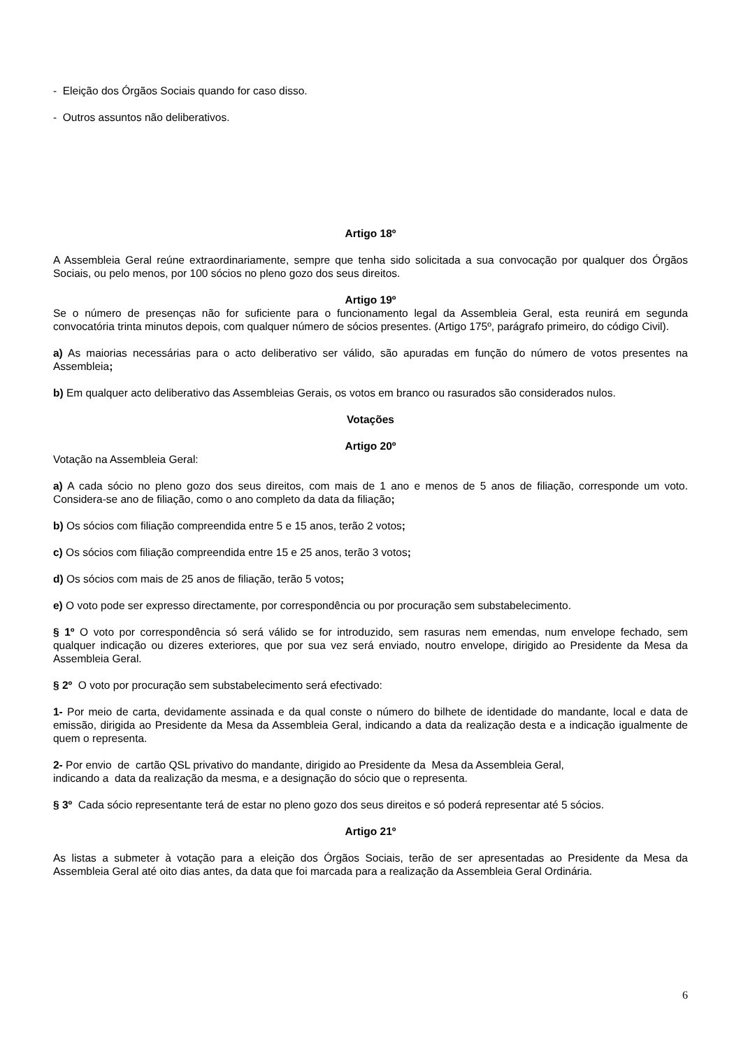- Eleição dos Órgãos Sociais quando for caso disso.
- Outros assuntos não deliberativos.
Artigo 18º
A Assembleia Geral reúne extraordinariamente, sempre que tenha sido solicitada a sua convocação por qualquer dos Órgãos Sociais, ou pelo menos, por 100 sócios no pleno gozo dos seus direitos.
Artigo 19º
Se o número de presenças não for suficiente para o funcionamento legal da Assembleia Geral, esta reunirá em segunda convocatória trinta minutos depois, com qualquer número de sócios presentes. (Artigo 175º, parágrafo primeiro, do código Civil).
a) As maiorias necessárias para o acto deliberativo ser válido, são apuradas em função do número de votos presentes na Assembleia;
b) Em qualquer acto deliberativo das Assembleias Gerais, os votos em branco ou rasurados são considerados nulos.
Votações
Artigo 20º
Votação na Assembleia Geral:
a) A cada sócio no pleno gozo dos seus direitos, com mais de 1 ano e menos de 5 anos de filiação, corresponde um voto. Considera-se ano de filiação, como o ano completo da data da filiação;
b) Os sócios com filiação compreendida entre 5 e 15 anos, terão 2 votos;
c) Os sócios com filiação compreendida entre 15 e 25 anos, terão 3 votos;
d) Os sócios com mais de 25 anos de filiação, terão 5 votos;
e) O voto pode ser expresso directamente, por correspondência ou por procuração sem substabelecimento.
§ 1º O voto por correspondência só será válido se for introduzido, sem rasuras nem emendas, num envelope fechado, sem qualquer indicação ou dizeres exteriores, que por sua vez será enviado, noutro envelope, dirigido ao Presidente da Mesa da Assembleia Geral.
§ 2º O voto por procuração sem substabelecimento será efectivado:
1- Por meio de carta, devidamente assinada e da qual conste o número do bilhete de identidade do mandante, local e data de emissão, dirigida ao Presidente da Mesa da Assembleia Geral, indicando a data da realização desta e a indicação igualmente de quem o representa.
2- Por envio de cartão QSL privativo do mandante, dirigido ao Presidente da Mesa da Assembleia Geral,
indicando a data da realização da mesma, e a designação do sócio que o representa.
§ 3º Cada sócio representante terá de estar no pleno gozo dos seus direitos e só poderá representar até 5 sócios.
Artigo 21º
As listas a submeter à votação para a eleição dos Órgãos Sociais, terão de ser apresentadas ao Presidente da Mesa da Assembleia Geral até oito dias antes, da data que foi marcada para a realização da Assembleia Geral Ordinária.
6